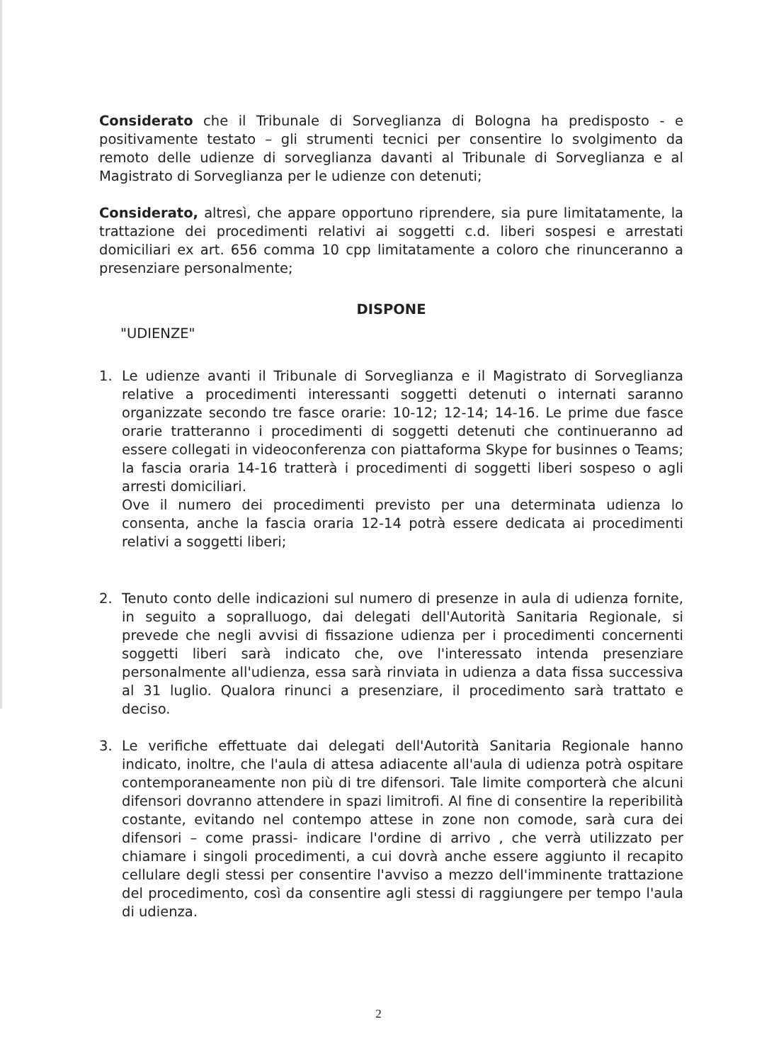Considerato che il Tribunale di Sorveglianza di Bologna ha predisposto - e positivamente testato – gli strumenti tecnici per consentire lo svolgimento da remoto delle udienze di sorveglianza davanti al Tribunale di Sorveglianza e al Magistrato di Sorveglianza per le udienze con detenuti;
Considerato, altresì, che appare opportuno riprendere, sia pure limitatamente, la trattazione dei procedimenti relativi ai soggetti c.d. liberi sospesi e arrestati domiciliari ex art. 656 comma 10 cpp limitatamente a coloro che rinunceranno a presenziare personalmente;
DISPONE
"UDIENZE"
1. Le udienze avanti il Tribunale di Sorveglianza e il Magistrato di Sorveglianza relative a procedimenti interessanti soggetti detenuti o internati saranno organizzate secondo tre fasce orarie: 10-12; 12-14; 14-16. Le prime due fasce orarie tratteranno i procedimenti di soggetti detenuti che continueranno ad essere collegati in videoconferenza con piattaforma Skype for businnes o Teams; la fascia oraria 14-16 tratterà i procedimenti di soggetti liberi sospeso o agli arresti domiciliari.
Ove il numero dei procedimenti previsto per una determinata udienza lo consenta, anche la fascia oraria 12-14 potrà essere dedicata ai procedimenti relativi a soggetti liberi;
2. Tenuto conto delle indicazioni sul numero di presenze in aula di udienza fornite, in seguito a sopralluogo, dai delegati dell'Autorità Sanitaria Regionale, si prevede che negli avvisi di fissazione udienza per i procedimenti concernenti soggetti liberi sarà indicato che, ove l'interessato intenda presenziare personalmente all'udienza, essa sarà rinviata in udienza a data fissa successiva al 31 luglio. Qualora rinunci a presenziare, il procedimento sarà trattato e deciso.
3. Le verifiche effettuate dai delegati dell'Autorità Sanitaria Regionale hanno indicato, inoltre, che l'aula di attesa adiacente all'aula di udienza potrà ospitare contemporaneamente non più di tre difensori. Tale limite comporterà che alcuni difensori dovranno attendere in spazi limitrofi. Al fine di consentire la reperibilità costante, evitando nel contempo attese in zone non comode, sarà cura dei difensori – come prassi- indicare l'ordine di arrivo , che verrà utilizzato per chiamare i singoli procedimenti, a cui dovrà anche essere aggiunto il recapito cellulare degli stessi per consentire l'avviso a mezzo dell'imminente trattazione del procedimento, così da consentire agli stessi di raggiungere per tempo l'aula di udienza.
2